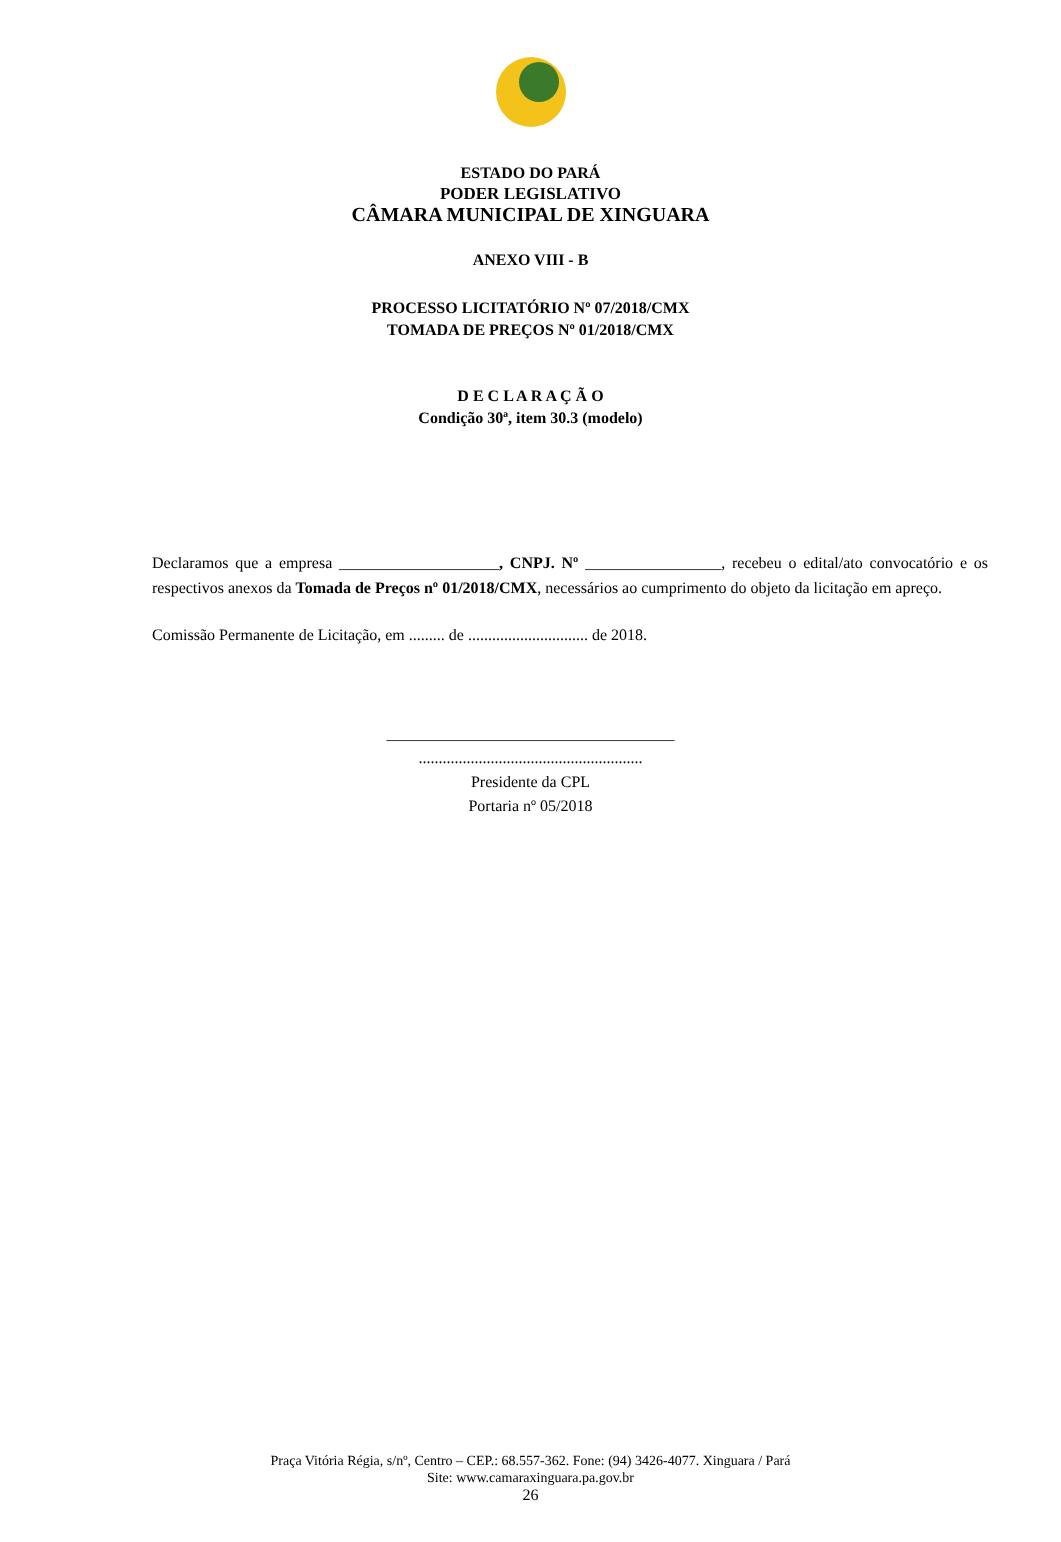ESTADO DO PARÁ
PODER LEGISLATIVO
CÂMARA MUNICIPAL DE XINGUARA
ANEXO VIII - B
PROCESSO LICITATÓRIO Nº 07/2018/CMX
TOMADA DE PREÇOS Nº 01/2018/CMX
D E C L A R A Ç Ã O
Condição 30ª, item 30.3 (modelo)
Declaramos que a empresa ____________________, CNPJ. Nº _________________, recebeu o edital/ato convocatório e os respectivos anexos da Tomada de Preços nº 01/2018/CMX, necessários ao cumprimento do objeto da licitação em apreço.
Comissão Permanente de Licitação, em ......... de .............................. de 2018.
____________________________________
........................................................
Presidente da CPL
Portaria nº 05/2018
Praça Vitória Régia, s/nº, Centro – CEP.: 68.557-362. Fone: (94) 3426-4077. Xinguara / Pará
Site: www.camaraxinguara.pa.gov.br
26